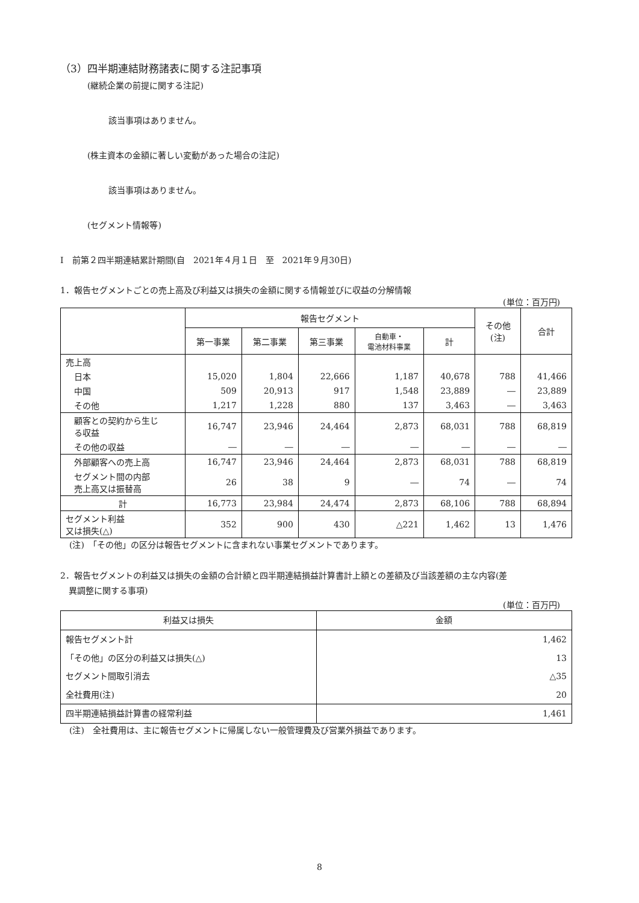（3）四半期連結財務諸表に関する注記事項
(継続企業の前提に関する注記)
該当事項はありません。
(株主資本の金額に著しい変動があった場合の注記)
該当事項はありません。
(セグメント情報等)
Ⅰ　前第２四半期連結累計期間(自　2021年４月１日　至　2021年９月30日)
1．報告セグメントごとの売上高及び利益又は損失の金額に関する情報並びに収益の分解情報
(単位：百万円)
| | 報告セグメント | | | | | その他 (注) | 合計 |
| --- | --- | --- | --- | --- | --- | --- | --- |
| | 第一事業 | 第二事業 | 第三事業 | 自動車・ 電池材料事業 | 計 | | |
| 売上高 | | | | | | | |
| 日本 | 15,020 | 1,804 | 22,666 | 1,187 | 40,678 | 788 | 41,466 |
| 中国 | 509 | 20,913 | 917 | 1,548 | 23,889 | ― | 23,889 |
| その他 | 1,217 | 1,228 | 880 | 137 | 3,463 | ― | 3,463 |
| 顧客との契約から生じ る収益 | 16,747 | 23,946 | 24,464 | 2,873 | 68,031 | 788 | 68,819 |
| その他の収益 | ― | ― | ― | ― | ― | ― | ― |
| 外部顧客への売上高 | 16,747 | 23,946 | 24,464 | 2,873 | 68,031 | 788 | 68,819 |
| セグメント間の内部 売上高又は振替高 | 26 | 38 | 9 | ― | 74 | ― | 74 |
| 計 | 16,773 | 23,984 | 24,474 | 2,873 | 68,106 | 788 | 68,894 |
| セグメント利益 又は損失(△) | 352 | 900 | 430 | △221 | 1,462 | 13 | 1,476 |
(注)　「その他」の区分は報告セグメントに含まれない事業セグメントであります。
2．報告セグメントの利益又は損失の金額の合計額と四半期連結損益計算書計上額との差額及び当該差額の主な内容(差
　異調整に関する事項)
(単位：百万円)
| 利益又は損失 | 金額 |
| --- | --- |
| 報告セグメント計 | 1,462 |
| 「その他」の区分の利益又は損失(△) | 13 |
| セグメント間取引消去 | △35 |
| 全社費用(注) | 20 |
| 四半期連結損益計算書の経常利益 | 1,461 |
(注)　全社費用は、主に報告セグメントに帰属しない一般管理費及び営業外損益であります。
8